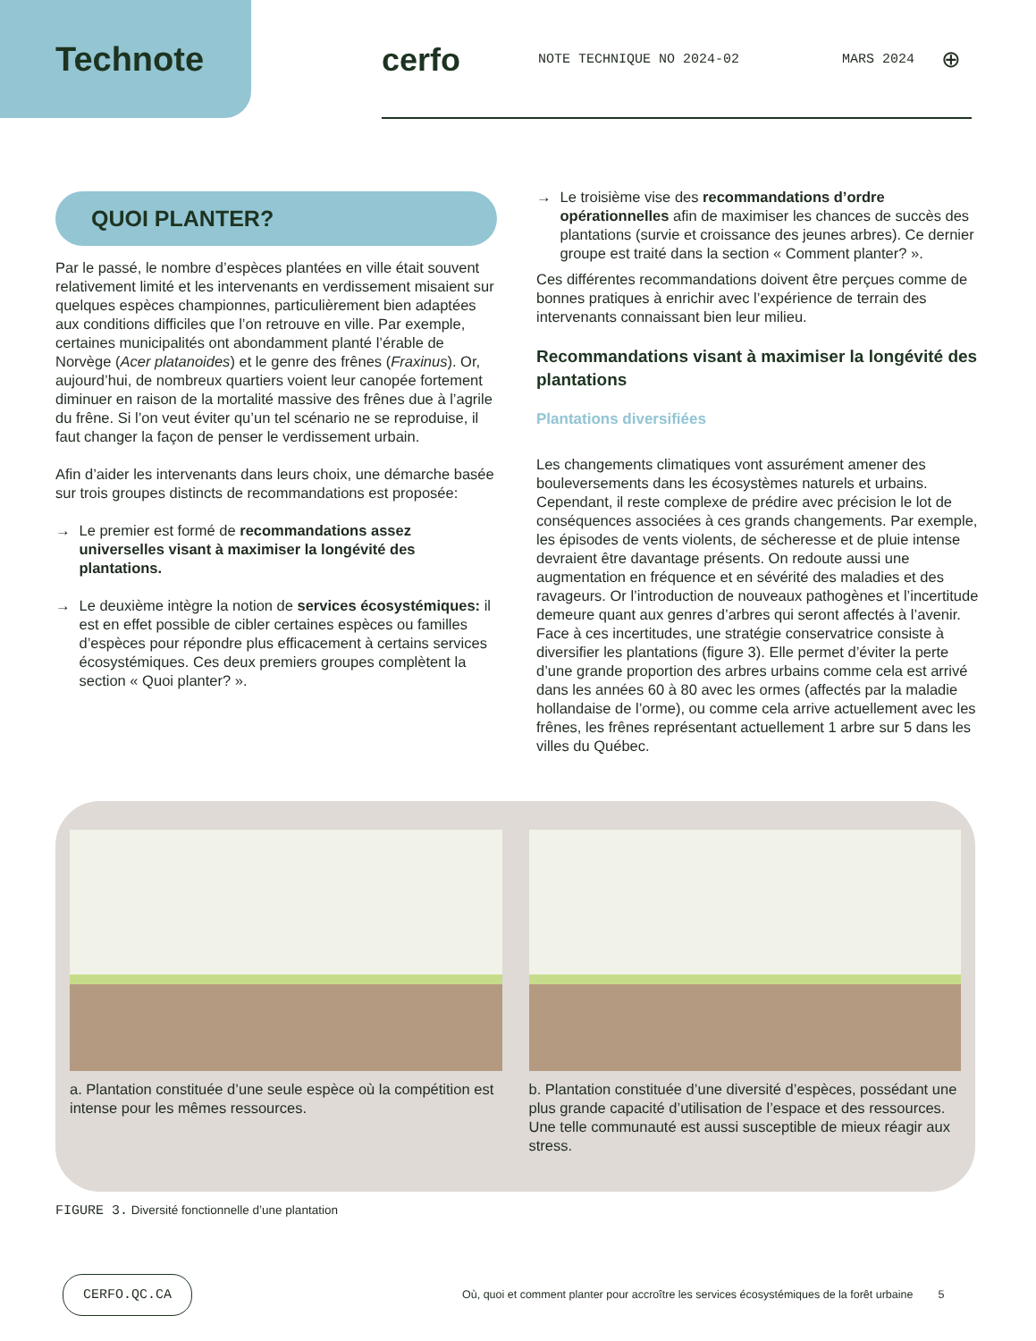Technote cerfo
NOTE TECHNIQUE NO 2024-02 MARS 2024
⊕
QUOI PLANTER?
Par le passé, le nombre d’espèces plantées en ville était souvent relativement limité et les intervenants en verdissement misaient sur quelques espèces championnes, particulièrement bien adaptées aux conditions difficiles que l’on retrouve en ville. Par exemple, certaines municipalités ont abondamment planté l’érable de Norvège (Acer platanoides) et le genre des frênes (Fraxinus). Or, aujourd’hui, de nombreux quartiers voient leur canopée fortement diminuer en raison de la mortalité massive des frênes due à l’agrile du frêne. Si l’on veut éviter qu’un tel scénario ne se reproduise, il faut changer la façon de penser le verdissement urbain.
Afin d’aider les intervenants dans leurs choix, une démarche basée sur trois groupes distincts de recommandations est proposée:
→ Le premier est formé de recommandations assez universelles visant à maximiser la longévité des plantations.
→ Le deuxième intègre la notion de services écosystémiques: il est en effet possible de cibler certaines espèces ou familles d’espèces pour répondre plus efficacement à certains services écosystémiques. Ces deux premiers groupes complètent la section « Quoi planter? ».
→ Le troisième vise des recommandations d’ordre opérationnelles afin de maximiser les chances de succès des plantations (survie et croissance des jeunes arbres). Ce dernier groupe est traité dans la section « Comment planter? ».
Ces différentes recommandations doivent être perçues comme de bonnes pratiques à enrichir avec l’expérience de terrain des intervenants connaissant bien leur milieu.
Recommandations visant à maximiser la longévité des plantations
Plantations diversifiées
Les changements climatiques vont assurément amener des bouleversements dans les écosystèmes naturels et urbains. Cependant, il reste complexe de prédire avec précision le lot de conséquences associées à ces grands changements. Par exemple, les épisodes de vents violents, de sécheresse et de pluie intense devraient être davantage présents. On redoute aussi une augmentation en fréquence et en sévérité des maladies et des ravageurs. Or l’introduction de nouveaux pathogènes et l’incertitude demeure quant aux genres d’arbres qui seront affectés à l’avenir. Face à ces incertitudes, une stratégie conservatrice consiste à diversifier les plantations (figure 3). Elle permet d’éviter la perte d’une grande proportion des arbres urbains comme cela est arrivé dans les années 60 à 80 avec les ormes (affectés par la maladie hollandaise de l’orme), ou comme cela arrive actuellement avec les frênes, les frênes représentant actuellement 1 arbre sur 5 dans les villes du Québec.
a. Plantation constituée d’une seule espèce où la compétition est intense pour les mêmes ressources.
b. Plantation constituée d’une diversité d’espèces, possédant une plus grande capacité d’utilisation de l’espace et des ressources. Une telle communauté est aussi susceptible de mieux réagir aux stress.
FIGURE 3. Diversité fonctionnelle d’une plantation
CERFO.QC.CA Où, quoi et comment planter pour accroître les services écosystémiques de la forêt urbaine 5